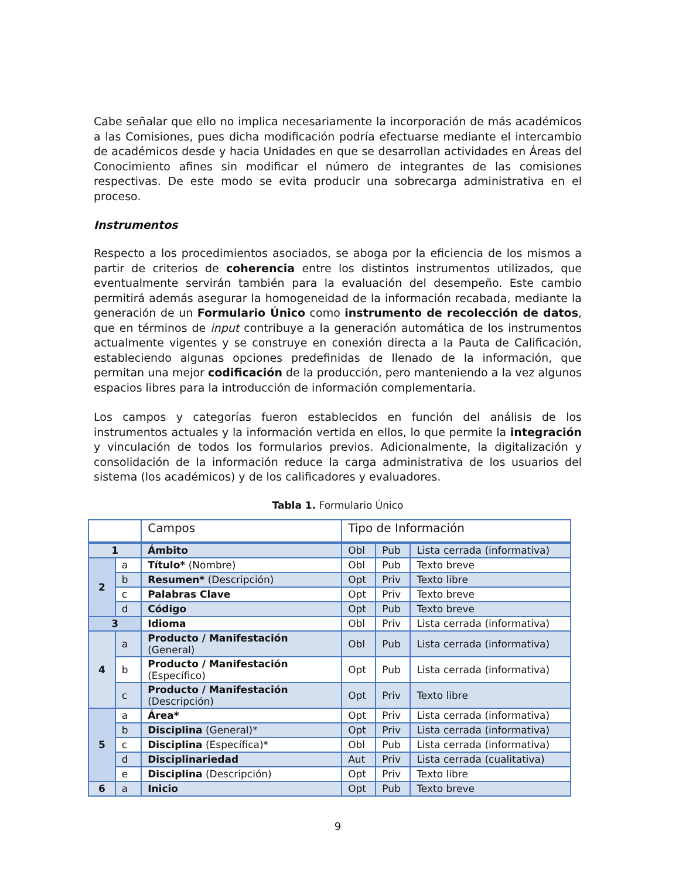Cabe señalar que ello no implica necesariamente la incorporación de más académicos a las Comisiones, pues dicha modificación podría efectuarse mediante el intercambio de académicos desde y hacia Unidades en que se desarrollan actividades en Áreas del Conocimiento afines sin modificar el número de integrantes de las comisiones respectivas. De este modo se evita producir una sobrecarga administrativa en el proceso.
Instrumentos
Respecto a los procedimientos asociados, se aboga por la eficiencia de los mismos a partir de criterios de coherencia entre los distintos instrumentos utilizados, que eventualmente servirán también para la evaluación del desempeño. Este cambio permitirá además asegurar la homogeneidad de la información recabada, mediante la generación de un Formulario Único como instrumento de recolección de datos, que en términos de input contribuye a la generación automática de los instrumentos actualmente vigentes y se construye en conexión directa a la Pauta de Calificación, estableciendo algunas opciones predefinidas de llenado de la información, que permitan una mejor codificación de la producción, pero manteniendo a la vez algunos espacios libres para la introducción de información complementaria.
Los campos y categorías fueron establecidos en función del análisis de los instrumentos actuales y la información vertida en ellos, lo que permite la integración y vinculación de todos los formularios previos. Adicionalmente, la digitalización y consolidación de la información reduce la carga administrativa de los usuarios del sistema (los académicos) y de los calificadores y evaluadores.
Tabla 1. Formulario Único
| | | Campos | Tipo de Información | | |
| 1 | | Ámbito | Obl | Pub | Lista cerrada (informativa) |
| 2 | a | Título* (Nombre) | Obl | Pub | Texto breve |
| | b | Resumen* (Descripción) | Opt | Priv | Texto libre |
| | c | Palabras Clave | Opt | Priv | Texto breve |
| | d | Código | Opt | Pub | Texto breve |
| 3 | | Idioma | Obl | Priv | Lista cerrada (informativa) |
| 4 | a | Producto / Manifestación (General) | Obl | Pub | Lista cerrada (informativa) |
| | b | Producto / Manifestación (Específico) | Opt | Pub | Lista cerrada (informativa) |
| | c | Producto / Manifestación (Descripción) | Opt | Priv | Texto libre |
| 5 | a | Área* | Opt | Priv | Lista cerrada (informativa) |
| | b | Disciplina (General)* | Opt | Priv | Lista cerrada (informativa) |
| | c | Disciplina (Específica)* | Obl | Pub | Lista cerrada (informativa) |
| | d | Disciplinariedad | Aut | Priv | Lista cerrada (cualitativa) |
| | e | Disciplina (Descripción) | Opt | Priv | Texto libre |
| 6 | a | Inicio | Opt | Pub | Texto breve |
9